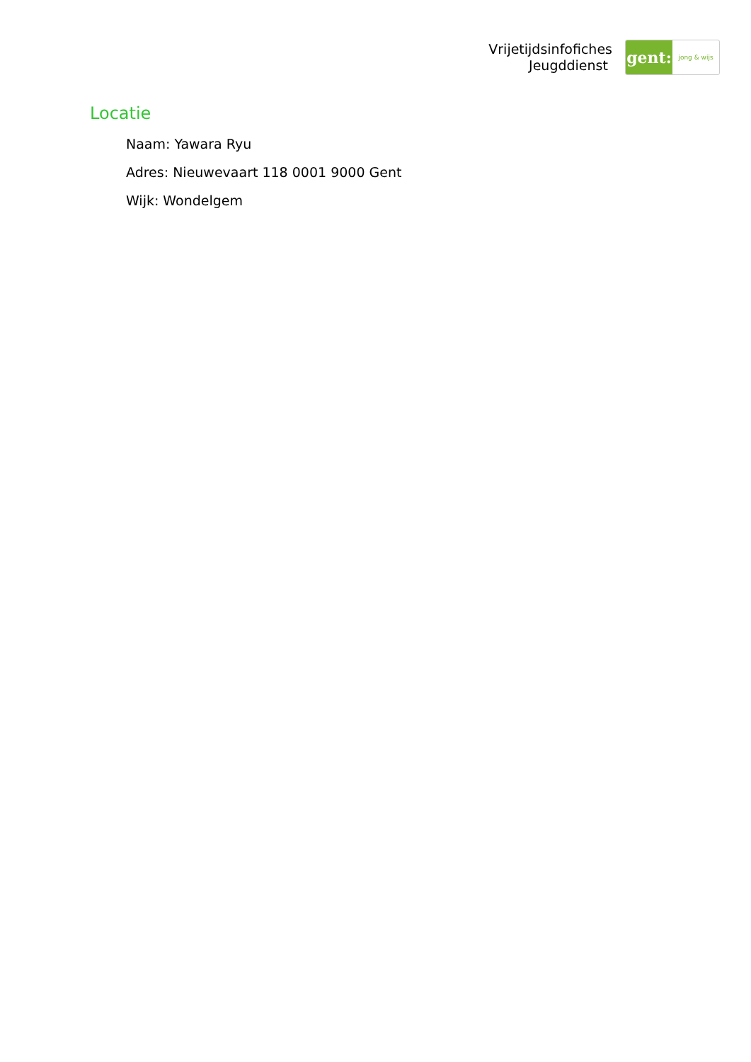Vrijetijdsinfofiches
Jeugddienst
gent:
jong & wijs
Locatie
Naam: Yawara Ryu
Adres: Nieuwevaart 118 0001 9000 Gent
Wijk: Wondelgem